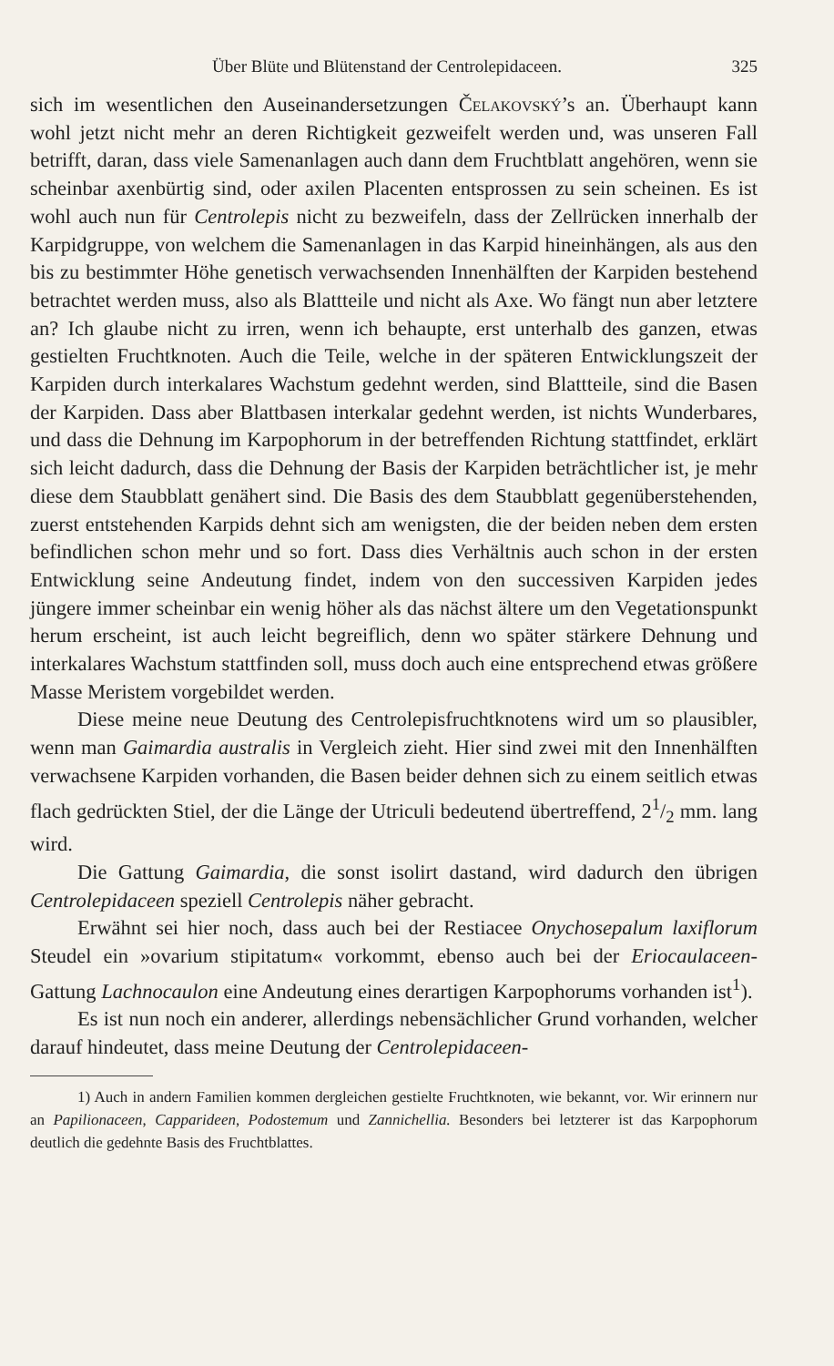Über Blüte und Blütenstand der Centrolepidaceen. 325
sich im wesentlichen den Auseinandersetzungen Čelakovský’s an. Überhaupt kann wohl jetzt nicht mehr an deren Richtigkeit gezweifelt werden und, was unseren Fall betrifft, daran, dass viele Samenanlagen auch dann dem Fruchtblatt angehören, wenn sie scheinbar axenbürtig sind, oder axilen Placenten entsprossen zu sein scheinen. Es ist wohl auch nun für Centrolepis nicht zu bezweifeln, dass der Zellrücken innerhalb der Karpidgruppe, von welchem die Samenanlagen in das Karpid hineinhängen, als aus den bis zu bestimmter Höhe genetisch verwachsenden Innenhälften der Karpiden bestehend betrachtet werden muss, also als Blattteile und nicht als Axe. Wo fängt nun aber letztere an? Ich glaube nicht zu irren, wenn ich behaupte, erst unterhalb des ganzen, etwas gestielten Fruchtknoten. Auch die Teile, welche in der späteren Entwicklungszeit der Karpiden durch interkalares Wachstum gedehnt werden, sind Blattteile, sind die Basen der Karpiden. Dass aber Blattbasen interkalar gedehnt werden, ist nichts Wunderbares, und dass die Dehnung im Karpophorum in der betreffenden Richtung stattfindet, erklärt sich leicht dadurch, dass die Dehnung der Basis der Karpiden beträchtlicher ist, je mehr diese dem Staubblatt genähert sind. Die Basis des dem Staubblatt gegenüberstehenden, zuerst entstehenden Karpids dehnt sich am wenigsten, die der beiden neben dem ersten befindlichen schon mehr und so fort. Dass dies Verhältnis auch schon in der ersten Entwicklung seine Andeutung findet, indem von den successiven Karpiden jedes jüngere immer scheinbar ein wenig höher als das nächst ältere um den Vegetationspunkt herum erscheint, ist auch leicht begreiflich, denn wo später stärkere Dehnung und interkalares Wachstum stattfinden soll, muss doch auch eine entsprechend etwas größere Masse Meristem vorgebildet werden.
Diese meine neue Deutung des Centrolepisfruchtknotens wird um so plausibler, wenn man Gaimardia australis in Vergleich zieht. Hier sind zwei mit den Innenhälften verwachsene Karpiden vorhanden, die Basen beider dehnen sich zu einem seitlich etwas flach gedrückten Stiel, der die Länge der Utriculi bedeutend übertreffend, 21/2 mm. lang wird.
Die Gattung Gaimardia, die sonst isolirt dastand, wird dadurch den übrigen Centrolepidaceen speziell Centrolepis näher gebracht.
Erwähnt sei hier noch, dass auch bei der Restiacee Onychosepalum laxiflorum Steudel ein »ovarium stipitatum« vorkommt, ebenso auch bei der Eriocaulaceen-Gattung Lachnocaulon eine Andeutung eines derartigen Karpophorums vorhanden ist<sup>1</sup>).
Es ist nun noch ein anderer, allerdings nebensächlicher Grund vorhanden, welcher darauf hindeutet, dass meine Deutung der Centrolepidaceen-
1) Auch in andern Familien kommen dergleichen gestielte Fruchtknoten, wie bekannt, vor. Wir erinnern nur an Papilionaceen, Capparideen, Podostemum und Zannichellia. Besonders bei letzterer ist das Karpophorum deutlich die gedehnte Basis des Fruchtblattes.